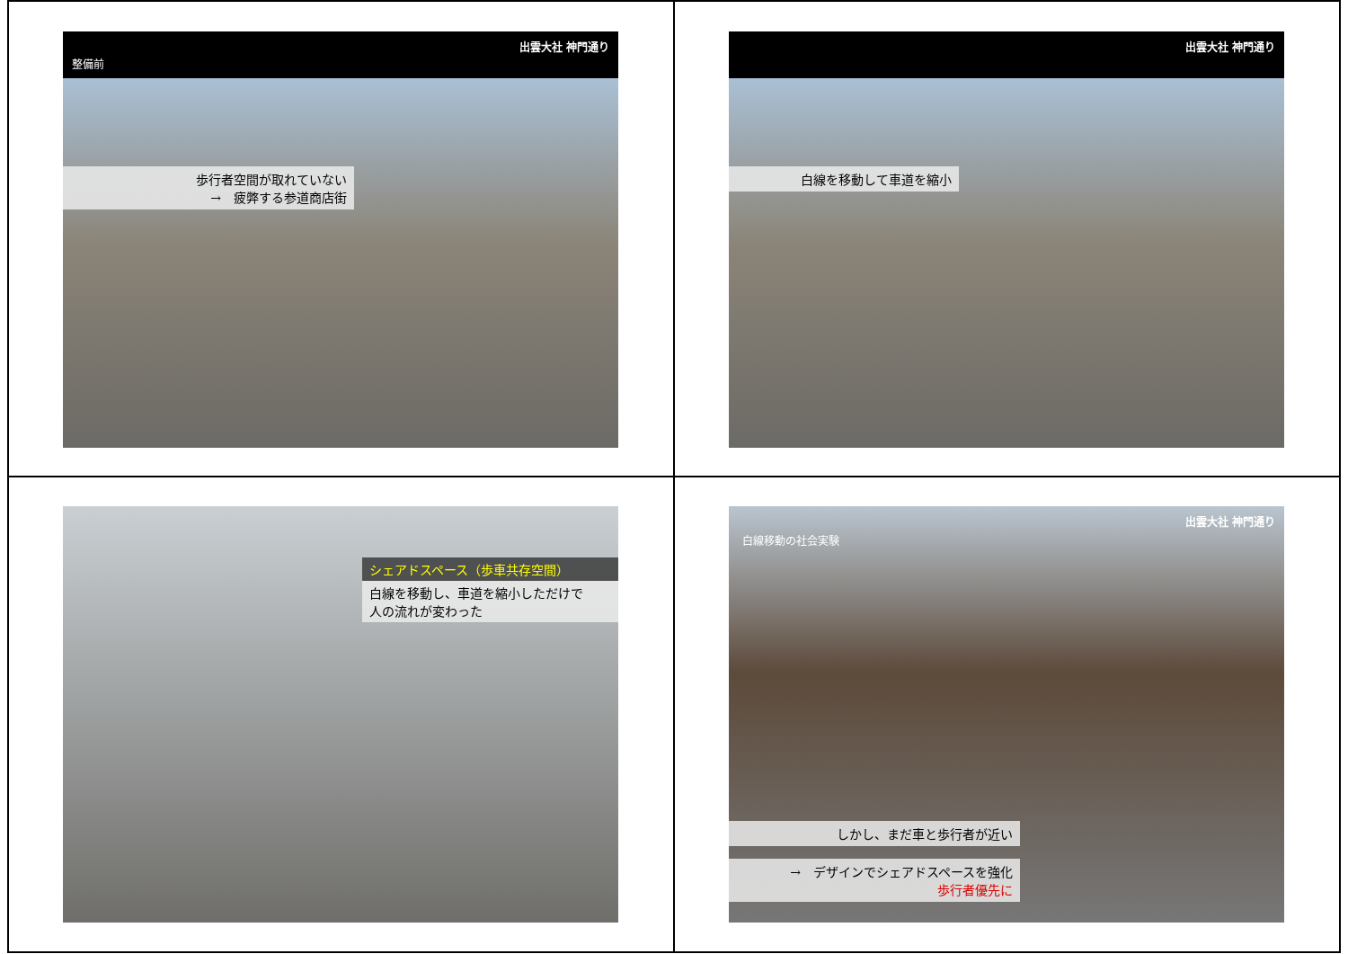出雲大社 神門通り
整備前
歩行者空間が取れていない
→　疲弊する参道商店街
出雲大社 神門通り
白線を移動して車道を縮小
シェアドスペース（歩車共存空間）
白線を移動し、車道を縮小しただけで
人の流れが変わった
出雲大社 神門通り
白線移動の社会実験
しかし、まだ車と歩行者が近い
→　デザインでシェアドスペースを強化
歩行者優先に